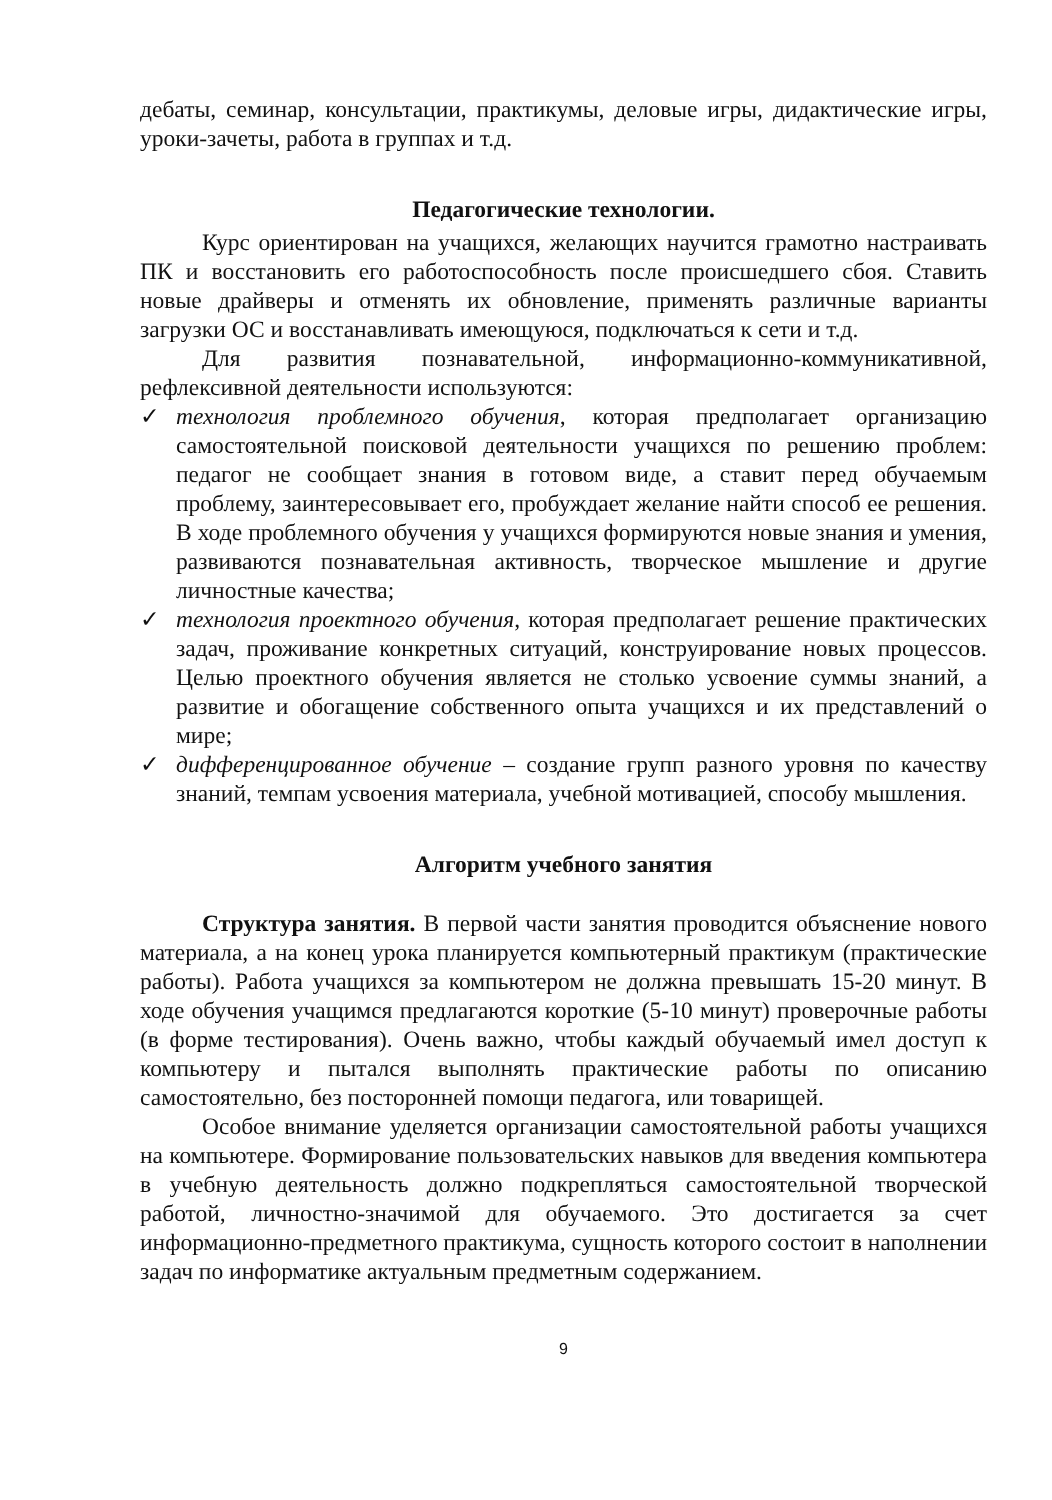дебаты, семинар, консультации, практикумы, деловые игры, дидактические игры, уроки-зачеты, работа в группах и т.д.
Педагогические технологии.
Курс ориентирован на учащихся, желающих научится грамотно настраивать ПК и восстановить его работоспособность после происшедшего сбоя. Ставить новые драйверы и отменять их обновление, применять различные варианты загрузки ОС и восстанавливать имеющуюся, подключаться к сети и т.д.
Для развития познавательной, информационно-коммуникативной, рефлексивной деятельности используются:
✓ технология проблемного обучения, которая предполагает организацию самостоятельной поисковой деятельности учащихся по решению проблем: педагог не сообщает знания в готовом виде, а ставит перед обучаемым проблему, заинтересовывает его, пробуждает желание найти способ ее решения. В ходе проблемного обучения у учащихся формируются новые знания и умения, развиваются познавательная активность, творческое мышление и другие личностные качества;
✓ технология проектного обучения, которая предполагает решение практических задач, проживание конкретных ситуаций, конструирование новых процессов. Целью проектного обучения является не столько усвоение суммы знаний, а развитие и обогащение собственного опыта учащихся и их представлений о мире;
✓ дифференцированное обучение – создание групп разного уровня по качеству знаний, темпам усвоения материала, учебной мотивацией, способу мышления.
Алгоритм учебного занятия
Структура занятия. В первой части занятия проводится объяснение нового материала, а на конец урока планируется компьютерный практикум (практические работы). Работа учащихся за компьютером не должна превышать 15-20 минут. В ходе обучения учащимся предлагаются короткие (5-10 минут) проверочные работы (в форме тестирования). Очень важно, чтобы каждый обучаемый имел доступ к компьютеру и пытался выполнять практические работы по описанию самостоятельно, без посторонней помощи педагога, или товарищей.
Особое внимание уделяется организации самостоятельной работы учащихся на компьютере. Формирование пользовательских навыков для введения компьютера в учебную деятельность должно подкрепляться самостоятельной творческой работой, личностно-значимой для обучаемого. Это достигается за счет информационно-предметного практикума, сущность которого состоит в наполнении задач по информатике актуальным предметным содержанием.
9